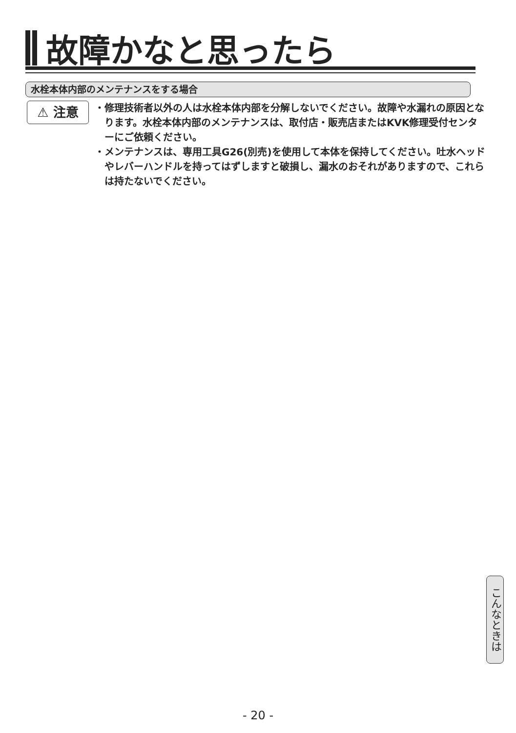故障かなと思ったら
水栓本体内部のメンテナンスをする場合
⚠ 注意
・修理技術者以外の人は水栓本体内部を分解しないでください。故障や水漏れの原因となります。水栓本体内部のメンテナンスは、取付店・販売店またはKVK修理受付センターにご依頼ください。
・メンテナンスは、専用工具G26(別売)を使用して本体を保持してください。吐水ヘッドやレバーハンドルを持ってはずしますと破損し、漏水のおそれがありますので、これらは持たないでください。
こんなときは
- 20 -